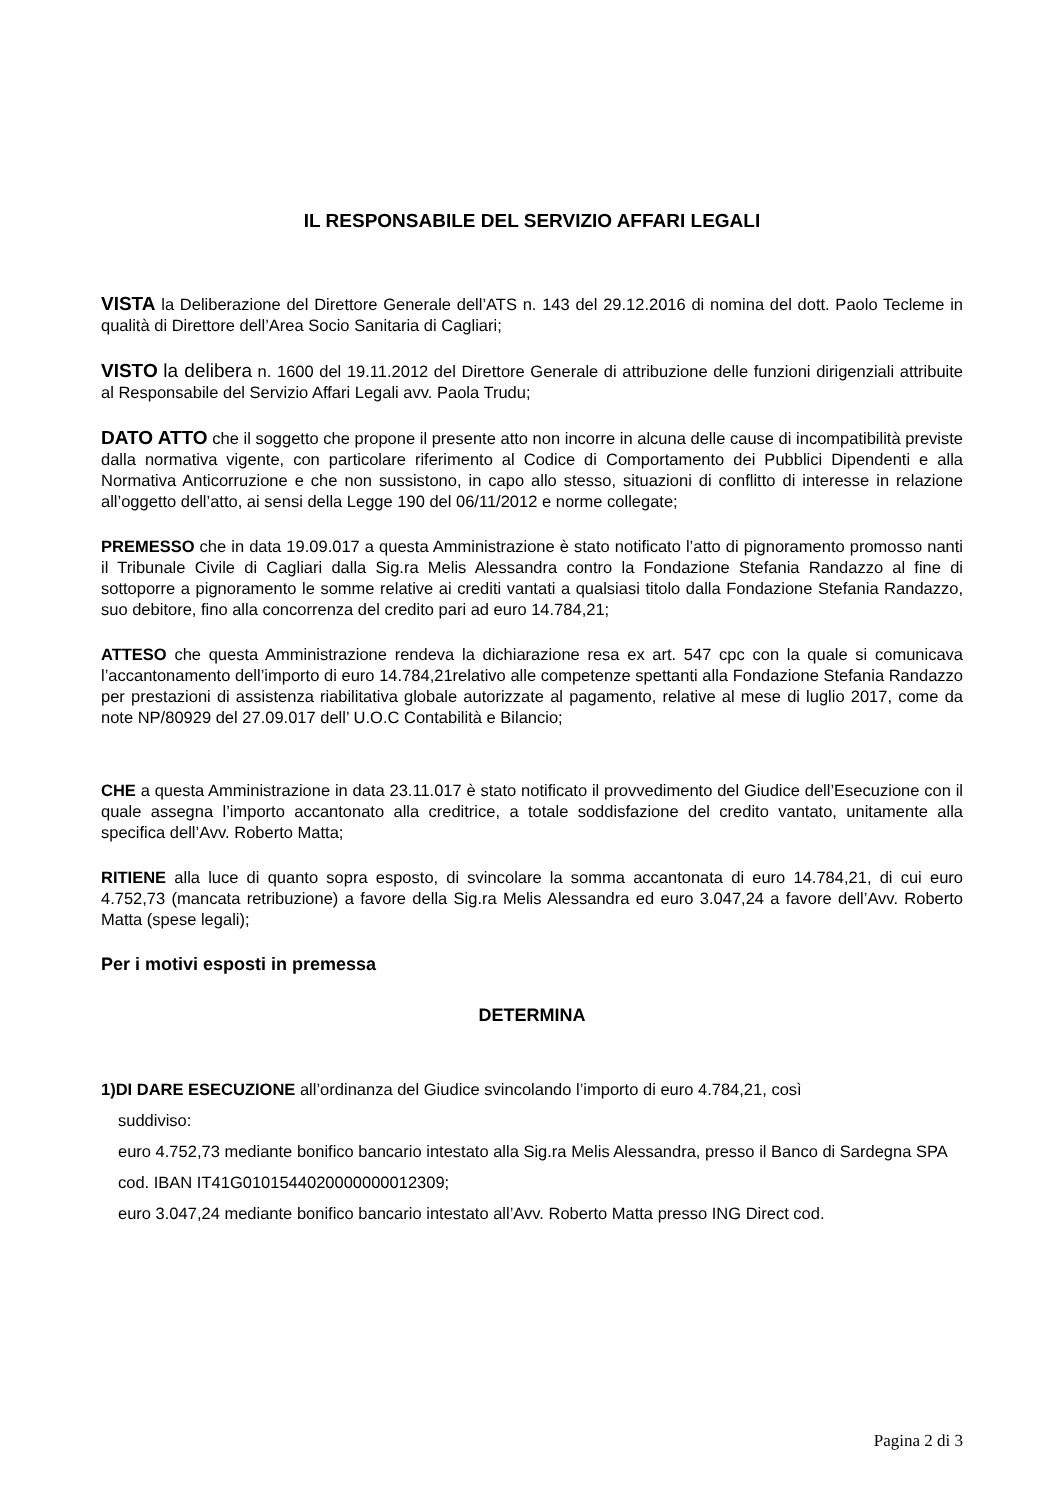IL RESPONSABILE DEL SERVIZIO AFFARI LEGALI
VISTA la Deliberazione del Direttore Generale dell’ATS n. 143 del 29.12.2016 di nomina del dott. Paolo Tecleme in qualità di Direttore dell’Area Socio Sanitaria di Cagliari;
VISTO la delibera n. 1600 del 19.11.2012 del Direttore Generale di attribuzione delle funzioni dirigenziali attribuite al Responsabile del Servizio Affari Legali avv. Paola Trudu;
DATO ATTO che il soggetto che propone il presente atto non incorre in alcuna delle cause di incompatibilità previste dalla normativa vigente, con particolare riferimento al Codice di Comportamento dei Pubblici Dipendenti e alla Normativa Anticorruzione e che non sussistono, in capo allo stesso, situazioni di conflitto di interesse in relazione all’oggetto dell’atto, ai sensi della Legge 190 del 06/11/2012 e norme collegate;
PREMESSO che in data 19.09.017 a questa Amministrazione è stato notificato l’atto di pignoramento promosso nanti il Tribunale Civile di Cagliari dalla Sig.ra Melis Alessandra contro la Fondazione Stefania Randazzo al fine di sottoporre a pignoramento le somme relative ai crediti vantati a qualsiasi titolo dalla Fondazione Stefania Randazzo, suo debitore, fino alla concorrenza del credito pari ad euro 14.784,21;
ATTESO che questa Amministrazione rendeva la dichiarazione resa ex art. 547 cpc con la quale si comunicava l’accantonamento dell’importo di euro 14.784,21relativo alle competenze spettanti alla Fondazione Stefania Randazzo per prestazioni di assistenza riabilitativa globale autorizzate al pagamento, relative al mese di luglio 2017, come da note NP/80929 del 27.09.017 dell’ U.O.C Contabilità e Bilancio;
CHE a questa Amministrazione in data 23.11.017 è stato notificato il provvedimento del Giudice dell’Esecuzione con il quale assegna l’importo accantonato alla creditrice, a totale soddisfazione del credito vantato, unitamente alla specifica dell’Avv. Roberto Matta;
RITIENE alla luce di quanto sopra esposto, di svincolare la somma accantonata di euro 14.784,21, di cui euro 4.752,73 (mancata retribuzione) a favore della Sig.ra Melis Alessandra ed euro 3.047,24 a favore dell’Avv. Roberto Matta (spese legali);
Per i motivi esposti in premessa
DETERMINA
1)DI DARE ESECUZIONE all’ordinanza del Giudice svincolando l’importo di euro 4.784,21, così
suddiviso:
euro 4.752,73 mediante bonifico bancario intestato alla Sig.ra Melis Alessandra, presso il Banco di Sardegna SPA cod. IBAN IT41G0101544020000000012309;
euro 3.047,24 mediante bonifico bancario intestato all’Avv. Roberto Matta presso ING Direct cod.
Pagina 2 di 3